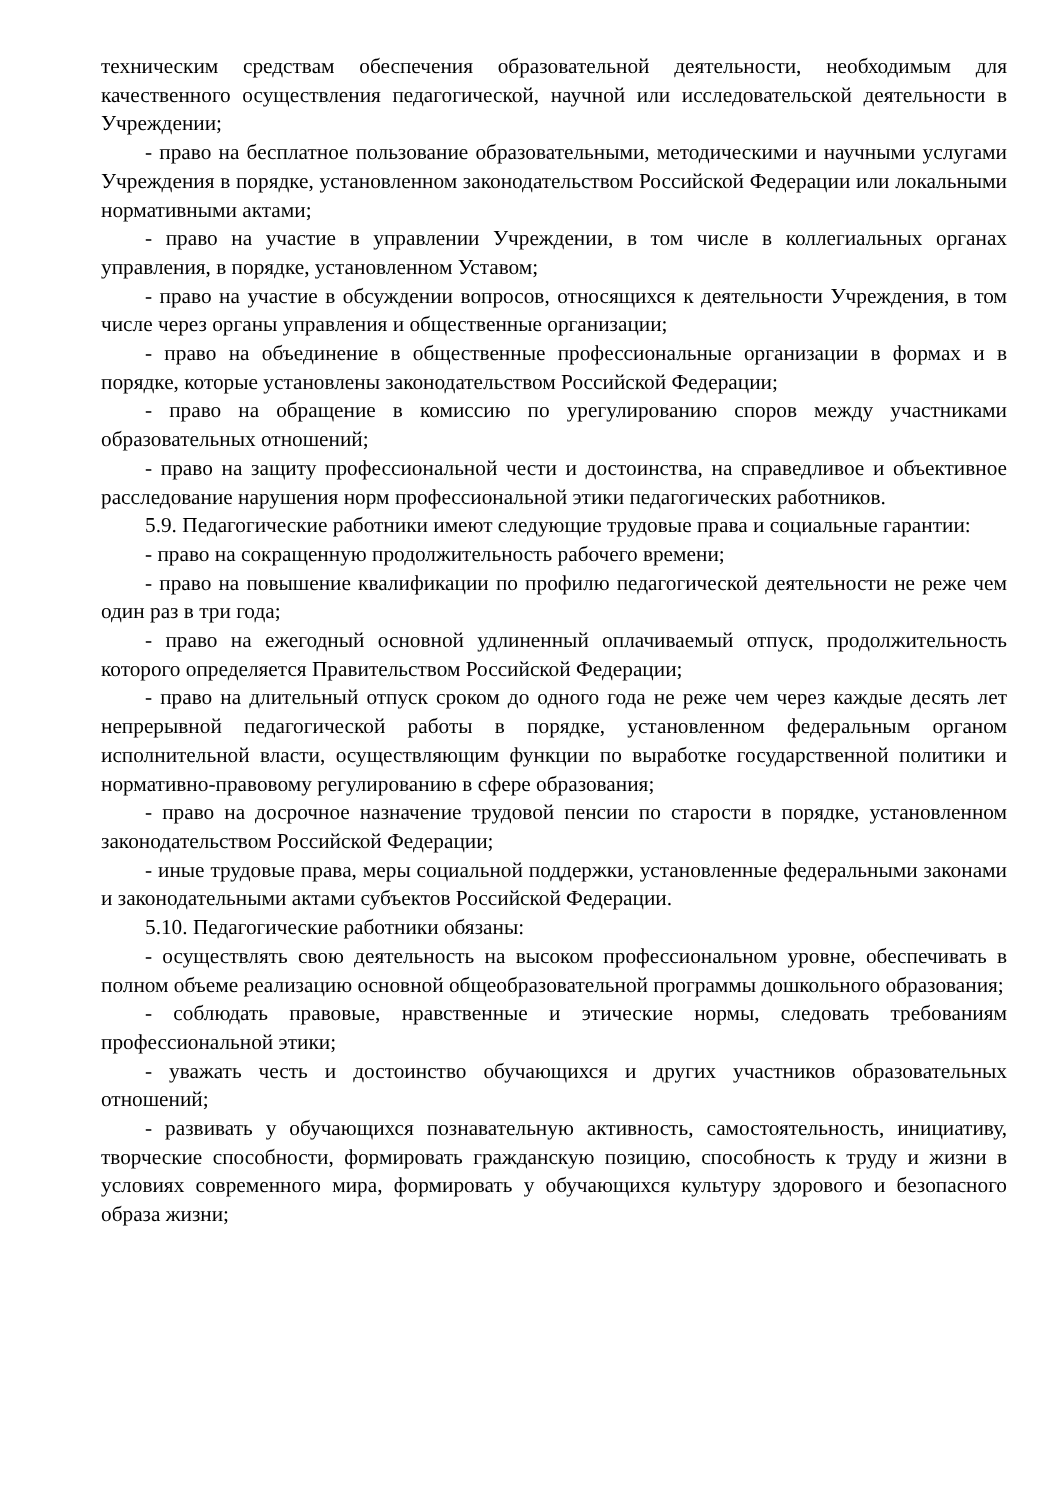техническим средствам обеспечения образовательной деятельности, необходимым для качественного осуществления педагогической, научной или исследовательской деятельности в Учреждении;
- право на бесплатное пользование образовательными, методическими и научными услугами Учреждения в порядке, установленном законодательством Российской Федерации или локальными нормативными актами;
- право на участие в управлении Учреждении, в том числе в коллегиальных органах управления, в порядке, установленном Уставом;
- право на участие в обсуждении вопросов, относящихся к деятельности Учреждения, в том числе через органы управления и общественные организации;
- право на объединение в общественные профессиональные организации в формах и в порядке, которые установлены законодательством Российской Федерации;
- право на обращение в комиссию по урегулированию споров между участниками образовательных отношений;
- право на защиту профессиональной чести и достоинства, на справедливое и объективное расследование нарушения норм профессиональной этики педагогических работников.
5.9. Педагогические работники имеют следующие трудовые права и социальные гарантии:
- право на сокращенную продолжительность рабочего времени;
- право на повышение квалификации по профилю педагогической деятельности не реже чем один раз в три года;
- право на ежегодный основной удлиненный оплачиваемый отпуск, продолжительность которого определяется Правительством Российской Федерации;
- право на длительный отпуск сроком до одного года не реже чем через каждые десять лет непрерывной педагогической работы в порядке, установленном федеральным органом исполнительной власти, осуществляющим функции по выработке государственной политики и нормативно-правовому регулированию в сфере образования;
- право на досрочное назначение трудовой пенсии по старости в порядке, установленном законодательством Российской Федерации;
- иные трудовые права, меры социальной поддержки, установленные федеральными законами и законодательными актами субъектов Российской Федерации.
5.10. Педагогические работники обязаны:
- осуществлять свою деятельность на высоком профессиональном уровне, обеспечивать в полном объеме реализацию основной общеобразовательной программы дошкольного образования;
- соблюдать правовые, нравственные и этические нормы, следовать требованиям профессиональной этики;
- уважать честь и достоинство обучающихся и других участников образовательных отношений;
- развивать у обучающихся познавательную активность, самостоятельность, инициативу, творческие способности, формировать гражданскую позицию, способность к труду и жизни в условиях современного мира, формировать у обучающихся культуру здорового и безопасного образа жизни;